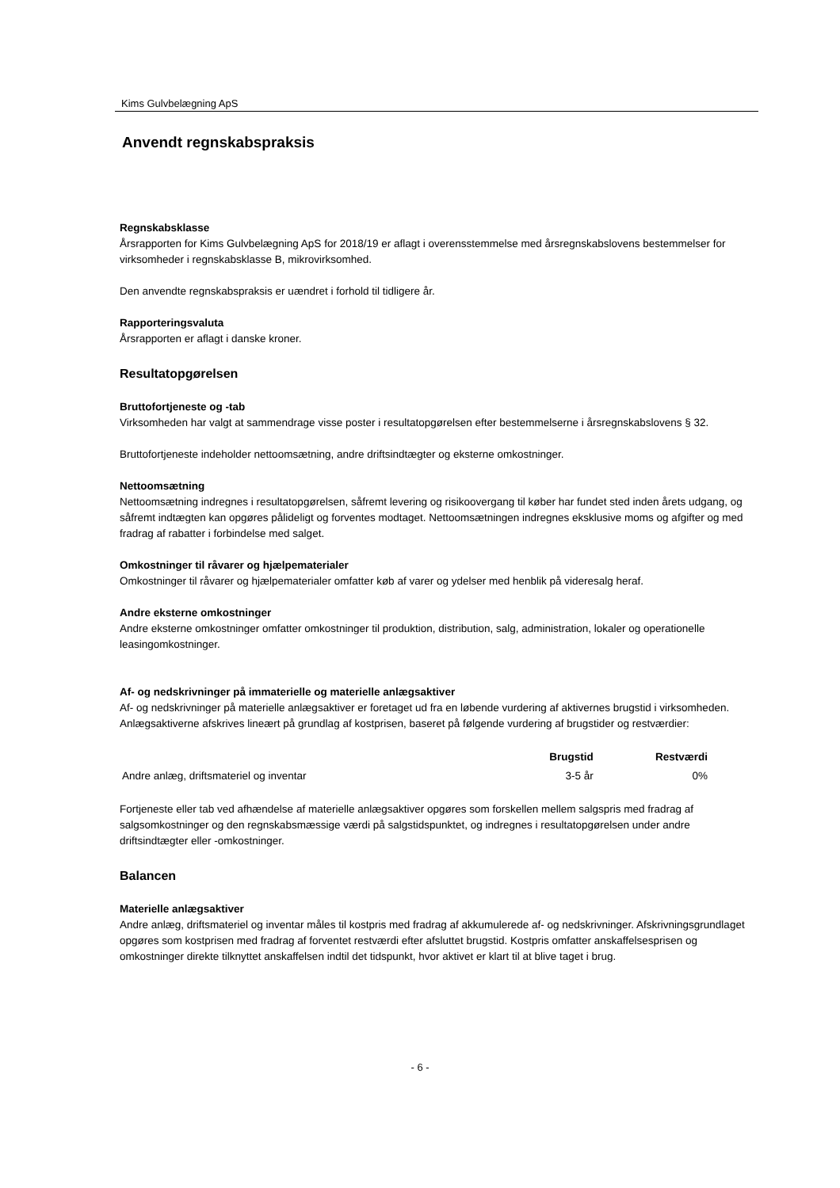Kims Gulvbelægning ApS
Anvendt regnskabspraksis
Regnskabsklasse
Årsrapporten for Kims Gulvbelægning ApS for 2018/19 er aflagt i overensstemmelse med årsregnskabslovens bestemmelser for virksomheder i regnskabsklasse B, mikrovirksomhed.
Den anvendte regnskabspraksis er uændret i forhold til tidligere år.
Rapporteringsvaluta
Årsrapporten er aflagt i danske kroner.
Resultatopgørelsen
Bruttofortjeneste og -tab
Virksomheden har valgt at sammendrage visse poster i resultatopgørelsen efter bestemmelserne i årsregnskabslovens § 32.
Bruttofortjeneste indeholder nettoomsætning, andre driftsindtægter og eksterne omkostninger.
Nettoomsætning
Nettoomsætning indregnes i resultatopgørelsen, såfremt levering og risikoovergang til køber har fundet sted inden årets udgang, og såfremt indtægten kan opgøres pålideligt og forventes modtaget. Nettoomsætningen indregnes eksklusive moms og afgifter og med fradrag af rabatter i forbindelse med salget.
Omkostninger til råvarer og hjælpematerialer
Omkostninger til råvarer og hjælpematerialer omfatter køb af varer og ydelser med henblik på videresalg heraf.
Andre eksterne omkostninger
Andre eksterne omkostninger omfatter omkostninger til produktion, distribution, salg, administration, lokaler og operationelle leasingomkostninger.
Af- og nedskrivninger på immaterielle og materielle anlægsaktiver
Af- og nedskrivninger på materielle anlægsaktiver er foretaget ud fra en løbende vurdering af aktivernes brugstid i virksomheden. Anlægsaktiverne afskrives lineært på grundlag af kostprisen, baseret på følgende vurdering af brugstider og restværdier:
| | Brugstid | Restværdi |
| --- | --- | --- |
| Andre anlæg, driftsmateriel og inventar | 3-5 år | 0% |
Fortjeneste eller tab ved afhændelse af materielle anlægsaktiver opgøres som forskellen mellem salgspris med fradrag af salgsomkostninger og den regnskabsmæssige værdi på salgstidspunktet, og indregnes i resultatopgørelsen under andre driftsindtægter eller -omkostninger.
Balancen
Materielle anlægsaktiver
Andre anlæg, driftsmateriel og inventar måles til kostpris med fradrag af akkumulerede af- og nedskrivninger. Afskrivningsgrundlaget opgøres som kostprisen med fradrag af forventet restværdi efter afsluttet brugstid. Kostpris omfatter anskaffelsesprisen og omkostninger direkte tilknyttet anskaffelsen indtil det tidspunkt, hvor aktivet er klart til at blive taget i brug.
- 6 -